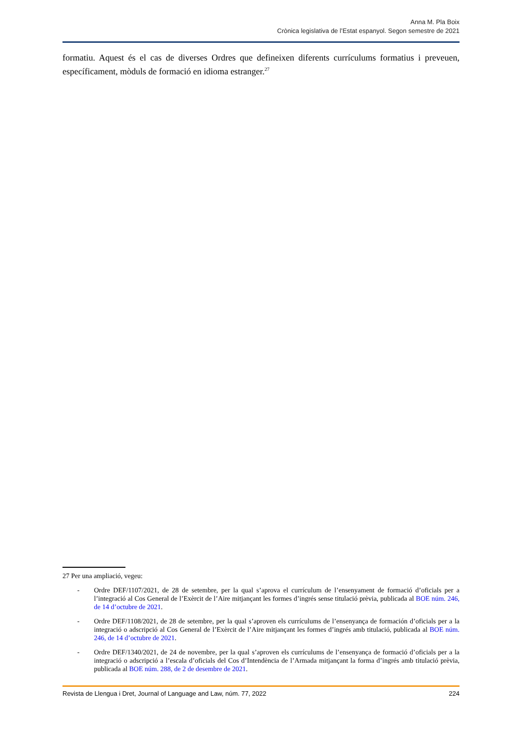Anna M. Pla Boix
Crònica legislativa de l’Estat espanyol. Segon semestre de 2021
formatiu. Aquest és el cas de diverses Ordres que defineixen diferents currículums formatius i preveuen, específicament, mòduls de formació en idioma estranger.<sup>27</sup>
27 Per una ampliació, vegeu:
- Ordre DEF/1107/2021, de 28 de setembre, per la qual s’aprova el currículum de l’ensenyament de formació d’oficials per a l’integració al Cos General de l’Exèrcit de l’Aire mitjançant les formes d’ingrés sense titulació prèvia, publicada al BOE núm. 246, de 14 d’octubre de 2021.
- Ordre DEF/1108/2021, de 28 de setembre, per la qual s’aproven els currículums de l’ensenyança de formación d’oficials per a la integració o adscripció al Cos General de l’Exèrcit de l’Aire mitjançant les formes d’ingrés amb titulació, publicada al BOE núm. 246, de 14 d’octubre de 2021.
- Ordre DEF/1340/2021, de 24 de novembre, per la qual s’aproven els currículums de l’ensenyança de formació d’oficials per a la integració o adscripció a l’escala d’oficials del Cos d’Intendència de l’Armada mitjançant la forma d’ingrés amb titulació prèvia, publicada al BOE núm. 288, de 2 de desembre de 2021.
Revista de Llengua i Dret, Journal of Language and Law, núm. 77, 2022 224